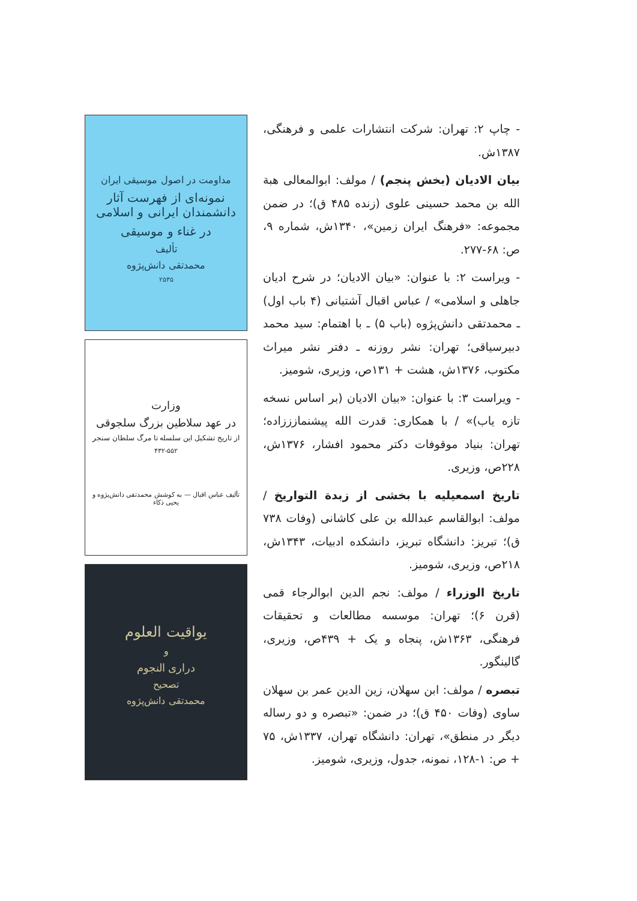مداومت در اصول موسیقی ایران
نمونه‌ای از فهرست آثار دانشمندان ایرانی و اسلامی
در غناء و موسیقی
تألیف
محمدتقی دانش‌پژوه
۲۵۳۵
وزارت
در عهد سلاطین بزرگ سلجوقی
از تاریخ تشکیل این سلسله تا مرگ سلطان سنجر
۴۳۲-۵۵۲
تألیف عباس اقبال — به کوشش محمدتقی دانش‌پژوه و یحیی ذکاء
یواقیت العلوم
و
دراری النجوم
تصحیح
محمدتقی دانش‌پژوه
- چاپ ۲: تهران: شرکت انتشارات علمی و فرهنگی، ۱۳۸۷ش.
بیان الادیان (بخش پنجم) / مولف: ابوالمعالی هبة الله بن محمد حسینی علوی (زنده ۴۸۵ ق)؛ در ضمن مجموعه: «فرهنگ ایران زمین»، ۱۳۴۰ش، شماره ۹، ص: ۶۸-۲۷۷.
- ویراست ۲: با عنوان: «بیان الادیان؛ در شرح ادیان جاهلی و اسلامی» / عباس اقبال آشتیانی (۴ باب اول) ـ محمدتقی دانش‌پژوه (باب ۵) ـ با اهتمام: سید محمد دبیرسیاقی؛ تهران: نشر روزنه ـ دفتر نشر میراث مکتوب، ۱۳۷۶ش، هشت + ۱۳۱ص، وزیری، شومیز.
- ویراست ۳: با عنوان: «بیان الادیان (بر اساس نسخه تازه یاب)» / با همکاری: قدرت الله پیشنمازززاده؛ تهران: بنیاد موقوفات دکتر محمود افشار، ۱۳۷۶ش، ۲۲۸ص، وزیری.
تاریخ اسمعیلیه با بخشی از زبدة التواریخ / مولف: ابوالقاسم عبدالله بن علی کاشانی (وفات ۷۳۸ ق)؛ تبریز: دانشگاه تبریز، دانشکده ادبیات، ۱۳۴۳ش، ۲۱۸ص، وزیری، شومیز.
تاریخ الوزراء / مولف: نجم الدین ابوالرجاء قمی (قرن ۶)؛ تهران: موسسه مطالعات و تحقیقات فرهنگی، ۱۳۶۳ش، پنجاه و یک + ۴۳۹ص، وزیری، گالینگور.
تبصره / مولف: ابن سهلان، زین الدین عمر بن سهلان ساوی (وفات ۴۵۰ ق)؛ در ضمن: «تبصره و دو رساله دیگر در منطق»، تهران: دانشگاه تهران، ۱۳۳۷ش، ۷۵ + ص: ۱-۱۲۸، نمونه، جدول، وزیری، شومیز.